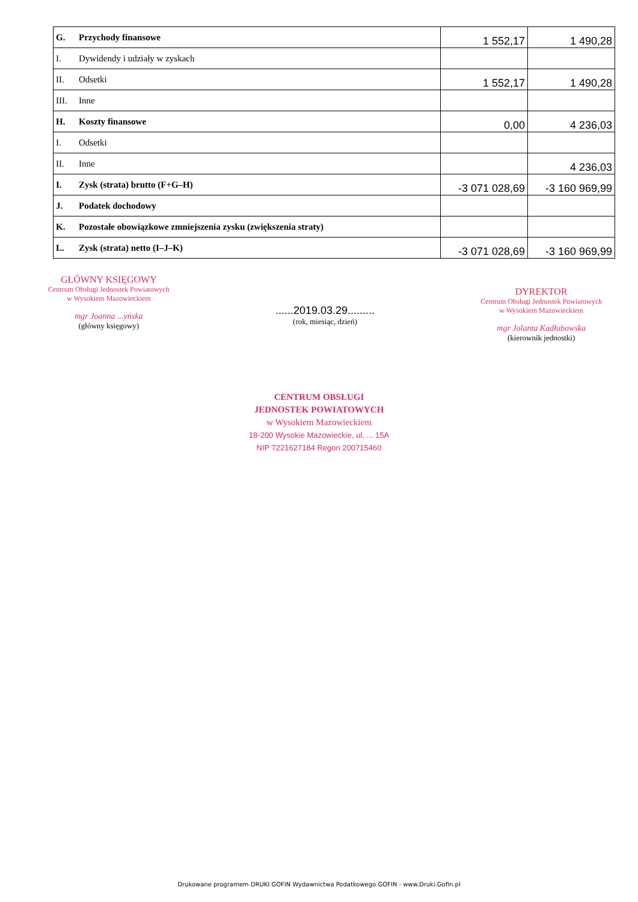| G. | Przychody finansowe | 1 552,17 | 1 490,28 |
| I. | Dywidendy i udziały w zyskach | | |
| II. | Odsetki | 1 552,17 | 1 490,28 |
| III. | Inne | | |
| H. | Koszty finansowe | 0,00 | 4 236,03 |
| I. | Odsetki | | |
| II. | Inne | | 4 236,03 |
| I. | Zysk (strata) brutto (F+G–H) | -3 071 028,69 | -3 160 969,99 |
| J. | Podatek dochodowy | | |
| K. | Pozostałe obowiązkowe zmniejszenia zysku (zwiększenia straty) | | |
| L. | Zysk (strata) netto (I–J–K) | -3 071 028,69 | -3 160 969,99 |
GŁÓWNY KSIĘGOWY
Centrum Obsługi Jednostek Powiatowych
w Wysokiem Mazowieckiem
mgr Joanna ...yńska
(główny księgowy)
......2019.03.29.........
(rok, miesiąc, dzień)
DYREKTOR
Centrum Obsługi Jednostek Powiatowych
w Wysokiem Mazowieckiem
mgr Jolanta Kadłubowska
(kierownik jednostki)
CENTRUM OBSŁUGI
JEDNOSTEK POWIATOWYCH
w Wysokiem Mazowieckiem
18-200 Wysokie Mazowieckie, ul. ... 15A
NIP 7221627184 Regon 200715460
Drukowane programem DRUKI GOFIN Wydawnictwa Podatkowego GOFIN - www.Druki.Gofin.pl